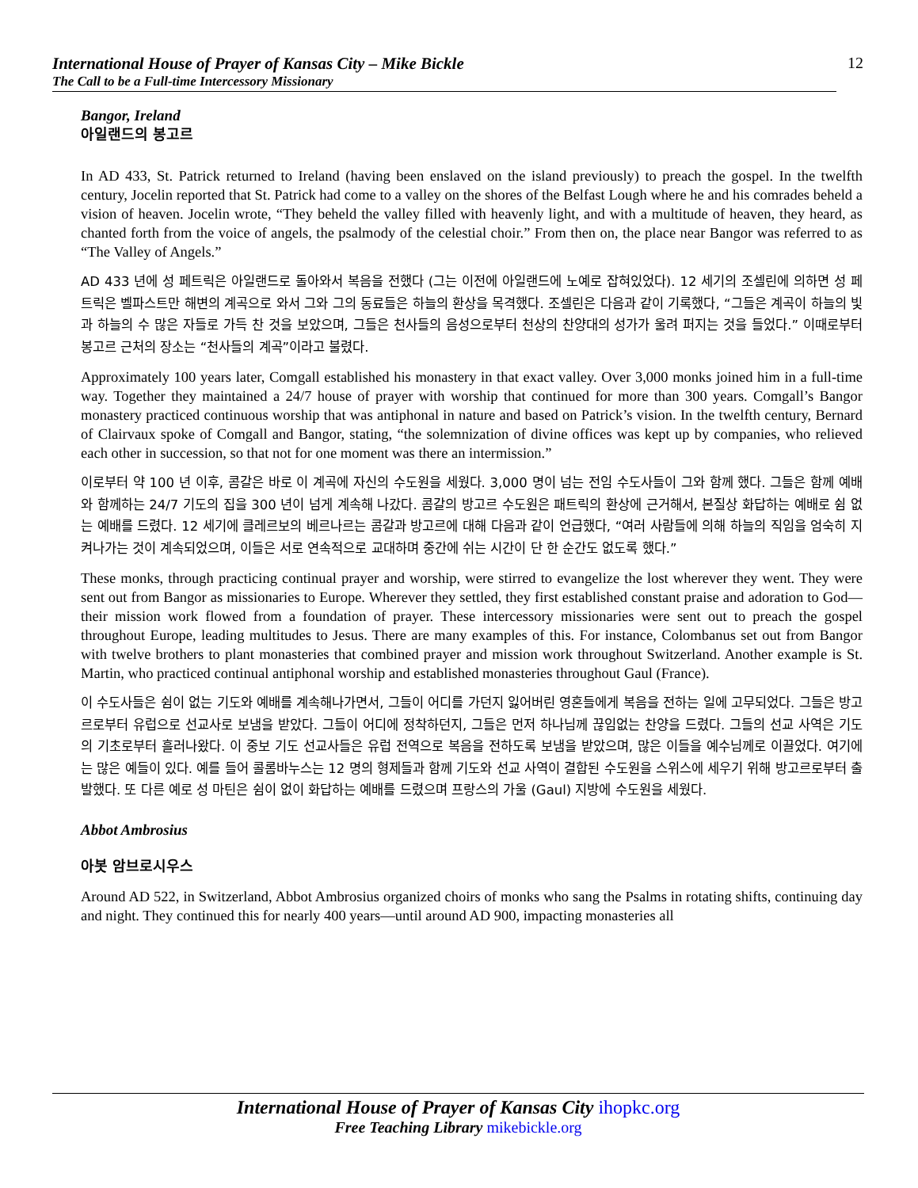International House of Prayer of Kansas City – Mike Bickle
The Call to be a Full-time Intercessory Missionary
12
Bangor, Ireland
아일랜드의 봉고르
In AD 433, St. Patrick returned to Ireland (having been enslaved on the island previously) to preach the gospel. In the twelfth century, Jocelin reported that St. Patrick had come to a valley on the shores of the Belfast Lough where he and his comrades beheld a vision of heaven. Jocelin wrote, “They beheld the valley filled with heavenly light, and with a multitude of heaven, they heard, as chanted forth from the voice of angels, the psalmody of the celestial choir.” From then on, the place near Bangor was referred to as “The Valley of Angels.”
AD 433 년에 성 페트릭은 아일랜드로 돌아와서 복음을 전했다 (그는 이전에 아일랜드에 노예로 잡혀있었다). 12 세기의 조셀린에 의하면 성 페트릭은 벨파스트만 해변의 계곡으로 와서 그와 그의 동료들은 하늘의 환상을 목격했다. 조셀린은 다음과 같이 기록했다, “그들은 계곡이 하늘의 빛과 하늘의 수 많은 자들로 가득 찬 것을 보았으며, 그들은 천사들의 음성으로부터 천상의 찬양대의 성가가 울려 퍼지는 것을 들었다.” 이때로부터 봉고르 근처의 장소는 “천사들의 계곡”이라고 불렸다.
Approximately 100 years later, Comgall established his monastery in that exact valley. Over 3,000 monks joined him in a full-time way. Together they maintained a 24/7 house of prayer with worship that continued for more than 300 years. Comgall’s Bangor monastery practiced continuous worship that was antiphonal in nature and based on Patrick’s vision. In the twelfth century, Bernard of Clairvaux spoke of Comgall and Bangor, stating, “the solemnization of divine offices was kept up by companies, who relieved each other in succession, so that not for one moment was there an intermission.”
이로부터 약 100 년 이후, 콤갈은 바로 이 계곡에 자신의 수도원을 세웠다. 3,000 명이 넘는 전임 수도사들이 그와 함께 했다. 그들은 함께 예배와 함께하는 24/7 기도의 집을 300 년이 넘게 계속해 나갔다. 콤갈의 방고르 수도원은 패트릭의 환상에 근거해서, 본질상 화답하는 예배로 쉼 없는 예배를 드렸다. 12 세기에 클레르보의 베르나르는 콤갈과 방고르에 대해 다음과 같이 언급했다, “여러 사람들에 의해 하늘의 직임을 엄숙히 지켜나가는 것이 계속되었으며, 이들은 서로 연속적으로 교대하며 중간에 쉬는 시간이 단 한 순간도 없도록 했다.”
These monks, through practicing continual prayer and worship, were stirred to evangelize the lost wherever they went. They were sent out from Bangor as missionaries to Europe. Wherever they settled, they first established constant praise and adoration to God—their mission work flowed from a foundation of prayer. These intercessory missionaries were sent out to preach the gospel throughout Europe, leading multitudes to Jesus. There are many examples of this. For instance, Colombanus set out from Bangor with twelve brothers to plant monasteries that combined prayer and mission work throughout Switzerland. Another example is St. Martin, who practiced continual antiphonal worship and established monasteries throughout Gaul (France).
이 수도사들은 쉼이 없는 기도와 예배를 계속해나가면서, 그들이 어디를 가던지 잃어버린 영혼들에게 복음을 전하는 일에 고무되었다. 그들은 방고르로부터 유럽으로 선교사로 보냄을 받았다. 그들이 어디에 정착하던지, 그들은 먼저 하나님께 끊임없는 찬양을 드렸다. 그들의 선교 사역은 기도의 기초로부터 흘러나왔다. 이 중보 기도 선교사들은 유럽 전역으로 복음을 전하도록 보냄을 받았으며, 많은 이들을 예수님께로 이끌었다. 여기에는 많은 예들이 있다. 예를 들어 콜롬바누스는 12 명의 형제들과 함께 기도와 선교 사역이 결합된 수도원을 스위스에 세우기 위해 방고르로부터 출발했다. 또 다른 예로 성 마틴은 쉼이 없이 화답하는 예배를 드렸으며 프랑스의 가울 (Gaul) 지방에 수도원을 세웠다.
Abbot Ambrosius
아봇 암브로시우스
Around AD 522, in Switzerland, Abbot Ambrosius organized choirs of monks who sang the Psalms in rotating shifts, continuing day and night. They continued this for nearly 400 years—until around AD 900, impacting monasteries all
International House of Prayer of Kansas City ihopkc.org
Free Teaching Library mikebickle.org